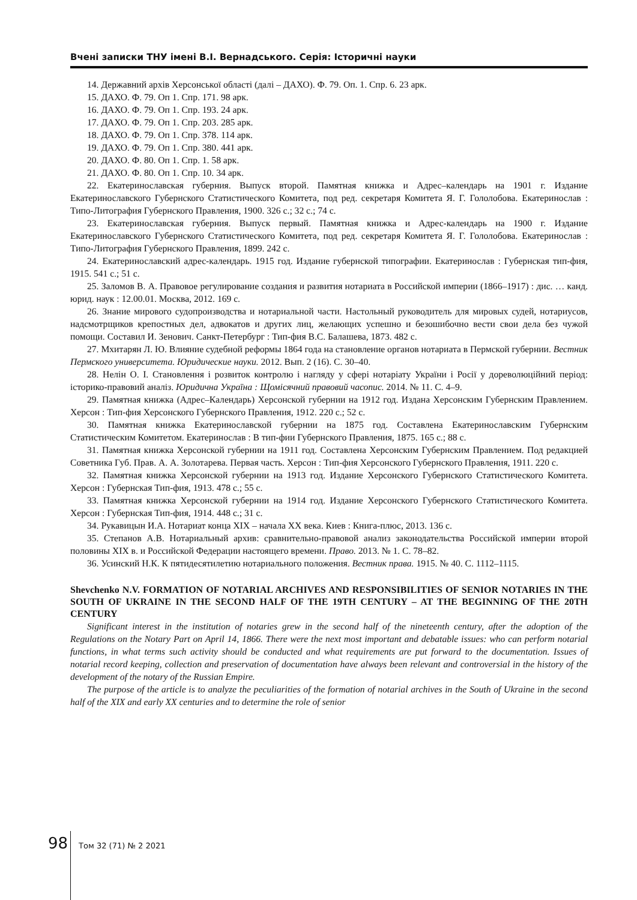Вчені записки ТНУ імені В.І. Вернадського. Серія: Історичні науки
14. Державний архів Херсонської області (далі – ДАХО). Ф. 79. Оп. 1. Спр. 6. 23 арк.
15. ДАХО. Ф. 79. Оп 1. Спр. 171. 98 арк.
16. ДАХО. Ф. 79. Оп 1. Спр. 193. 24 арк.
17. ДАХО. Ф. 79. Оп 1. Спр. 203. 285 арк.
18. ДАХО. Ф. 79. Оп 1. Спр. 378. 114 арк.
19. ДАХО. Ф. 79. Оп 1. Спр. 380. 441 арк.
20. ДАХО. Ф. 80. Оп 1. Спр. 1. 58 арк.
21. ДАХО. Ф. 80. Оп 1. Спр. 10. 34 арк.
22. Екатеринославская губерния. Выпуск второй. Памятная книжка и Адрес–календарь на 1901 г. Издание Екатеринославского Губернского Статистического Комитета, под ред. секретаря Комитета Я. Г. Гололобова. Екатеринослав : Типо-Литография Губернского Правления, 1900. 326 с.; 32 с.; 74 с.
23. Екатеринославская губерния. Выпуск первый. Памятная книжка и Адрес-календарь на 1900 г. Издание Екатеринославского Губернского Статистического Комитета, под ред. секретаря Комитета Я. Г. Гололобова. Екатеринослав : Типо-Литография Губернского Правления, 1899. 242 с.
24. Екатеринославский адрес-календарь. 1915 год. Издание губернской типографии. Екатеринослав : Губернская тип-фия, 1915. 541 с.; 51 с.
25. Заломов В. А. Правовое регулирование создания и развития нотариата в Российской империи (1866–1917) : дис. … канд. юрид. наук : 12.00.01. Москва, 2012. 169 с.
26. Знание мирового судопроизводства и нотариальной части. Настольный руководитель для мировых судей, нотариусов, надсмотрщиков крепостных дел, адвокатов и других лиц, желающих успешно и безошибочно вести свои дела без чужой помощи. Составил И. Зенович. Санкт-Петербург : Тип-фия В.С. Балашева, 1873. 482 с.
27. Мхитарян Л. Ю. Влияние судебной реформы 1864 года на становление органов нотариата в Пермской губернии. Вестник Пермского университета. Юридические науки. 2012. Вып. 2 (16). С. 30–40.
28. Нелін О. І. Становлення і розвиток контролю і нагляду у сфері нотаріату України і Росії у дореволюційний період: історико-правовий аналіз. Юридична Україна : Щомісячний правовий часопис. 2014. № 11. С. 4–9.
29. Памятная книжка (Адрес–Календарь) Херсонской губернии на 1912 год. Издана Херсонским Губернским Правлением. Херсон : Тип-фия Херсонского Губернского Правления, 1912. 220 с.; 52 с.
30. Памятная книжка Екатеринославской губернии на 1875 год. Составлена Екатеринославским Губернским Статистическим Комитетом. Екатеринослав : В тип-фии Губернского Правления, 1875. 165 с.; 88 с.
31. Памятная книжка Херсонской губернии на 1911 год. Составлена Херсонским Губернским Правлением. Под редакцией Советника Губ. Прав. А. А. Золотарева. Первая часть. Херсон : Тип-фия Херсонского Губернского Правления, 1911. 220 с.
32. Памятная книжка Херсонской губернии на 1913 год. Издание Херсонского Губернского Статистического Комитета. Херсон : Губернская Тип-фия, 1913. 478 с.; 55 с.
33. Памятная книжка Херсонской губернии на 1914 год. Издание Херсонского Губернского Статистического Комитета. Херсон : Губернская Тип-фия, 1914. 448 с.; 31 с.
34. Рукавицын И.А. Нотариат конца XIX – начала XX века. Киев : Книга-плюс, 2013. 136 с.
35. Степанов А.В. Нотариальный архив: сравнительно-правовой анализ законодательства Российской империи второй половины XIX в. и Российской Федерации настоящего времени. Право. 2013. № 1. С. 78–82.
36. Усинский Н.К. К пятидесятилетию нотариального положения. Вестник права. 1915. № 40. С. 1112–1115.
Shevchenko N.V. FORMATION OF NOTARIAL ARCHIVES AND RESPONSIBILITIES OF SENIOR NOTARIES IN THE SOUTH OF UKRAINE IN THE SECOND HALF OF THE 19TH CENTURY – AT THE BEGINNING OF THE 20TH CENTURY
Significant interest in the institution of notaries grew in the second half of the nineteenth century, after the adoption of the Regulations on the Notary Part on April 14, 1866. There were the next most important and debatable issues: who can perform notarial functions, in what terms such activity should be conducted and what requirements are put forward to the documentation. Issues of notarial record keeping, collection and preservation of documentation have always been relevant and controversial in the history of the development of the notary of the Russian Empire.
The purpose of the article is to analyze the peculiarities of the formation of notarial archives in the South of Ukraine in the second half of the XIX and early XX centuries and to determine the role of senior
98 Том 32 (71) № 2 2021